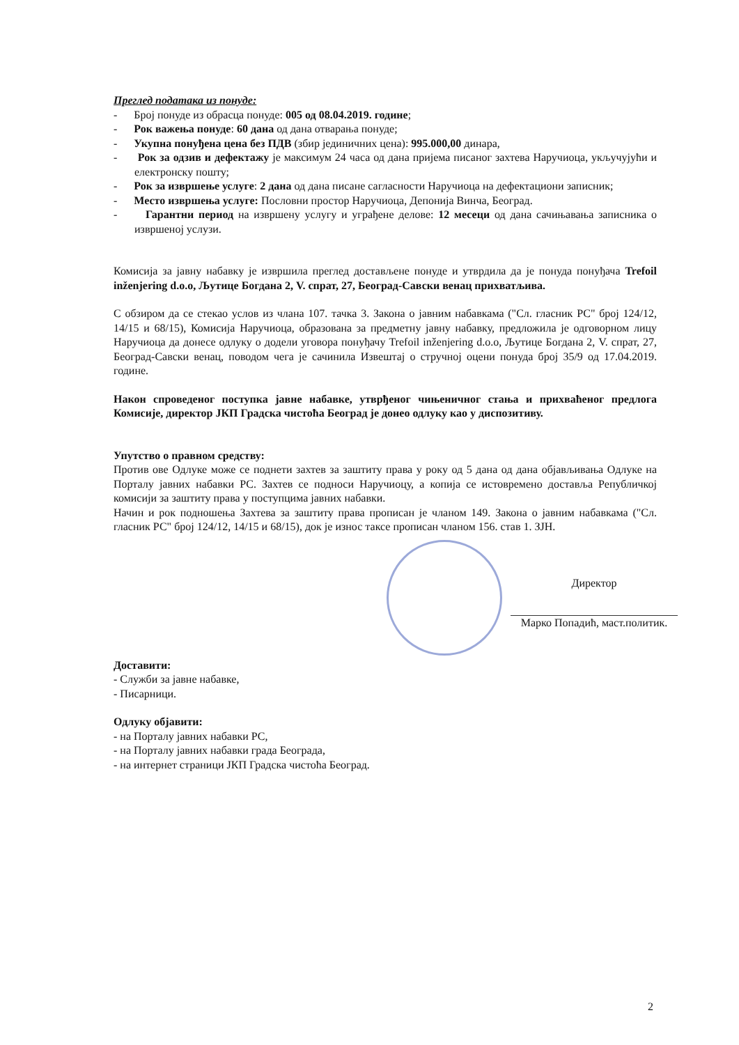Преглед података из понуде:
- Број понуде из обрасца понуде: 005 од 08.04.2019. године;
- Рок важења понуде: 60 дана од дана отварања понуде;
- Укупна понуђена цена без ПДВ (збир јединичних цена): 995.000,00 динара,
- Рок за одзив и дефектажу је максимум 24 часа од дана пријема писаног захтева Наручиоца, укључујући и електронску пошту;
- Рок за извршење услуге: 2 дана од дана писане сагласности Наручиоца на дефектациони записник;
- Место извршења услуге: Пословни простор Наручиоца, Депонија Винча, Београд.
- Гарантни период на извршену услугу и уграђене делове: 12 месеци од дана сачињавања записника о извршеној услузи.
Комисија за јавну набавку је извршила преглед достављене понуде и утврдила да је понуда понуђача Trefoil inženjering d.o.o, Љутице Богдана 2, V. спрат, 27, Београд-Савски венац прихватљива.
С обзиром да се стекао услов из члана 107. тачка 3. Закона о јавним набавкама ("Сл. гласник РС" број 124/12, 14/15 и 68/15), Комисија Наручиоца, образована за предметну јавну набавку, предложила је одговорном лицу Наручиоца да донесе одлуку о додели уговора понуђачу Trefoil inženjering d.o.o, Љутице Богдана 2, V. спрат, 27, Београд-Савски венац, поводом чега је сачинила Извештај о стручној оцени понуда број 35/9 од 17.04.2019. године.
Након спроведеног поступка јавне набавке, утврђеног чињеничног стања и прихваћеног предлога Комисије, директор ЈКП Градска чистоћа Београд је донео одлуку као у диспозитиву.
Упутство о правном средству:
Против ове Одлуке може се поднети захтев за заштиту права у року од 5 дана од дана објављивања Одлуке на Порталу јавних набавки РС. Захтев се подноси Наручиоцу, а копија се истовремено доставља Републичкој комисији за заштиту права у поступцима јавних набавки.
Начин и рок подношења Захтева за заштиту права прописан је чланом 149. Закона о јавним набавкама ("Сл. гласник РС" број 124/12, 14/15 и 68/15), док је износ таксе прописан чланом 156. став 1. ЗЈН.
Директор
Марко Попадић, маст.политик.
Доставити:
- Служби за јавне набавке,
- Писарници.
Одлуку објавити:
- на Порталу јавних набавки РС,
- на Порталу јавних набавки града Београда,
- на интернет страници ЈКП Градска чистоћа Београд.
2